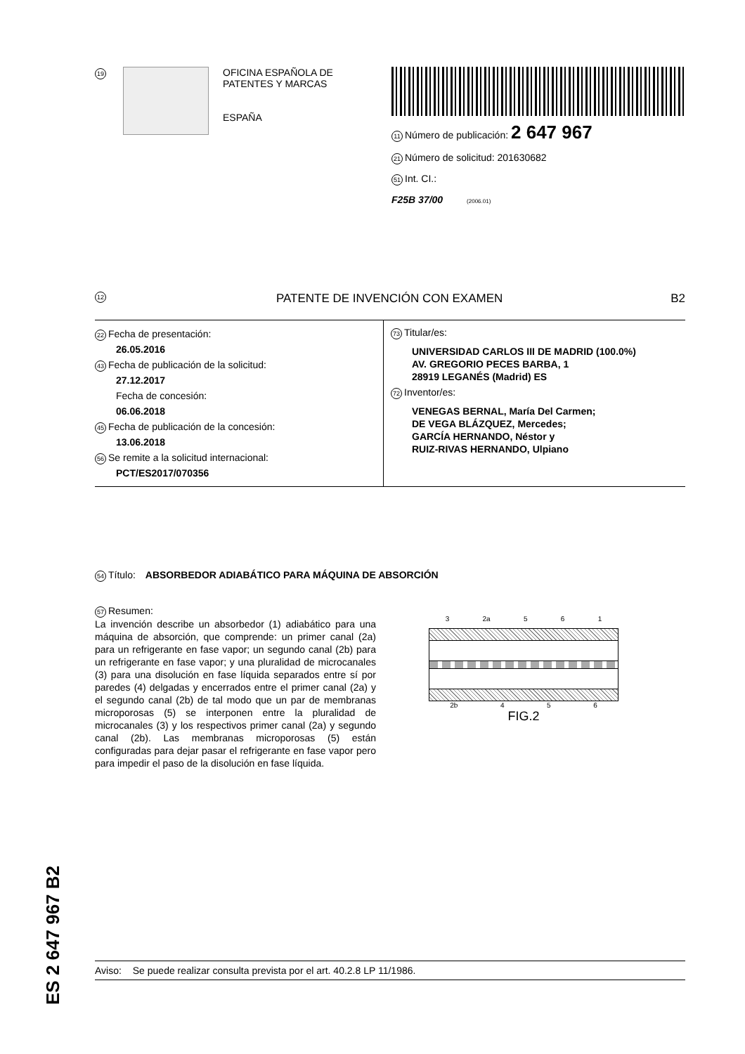19
OFICINA ESPAÑOLA DE
PATENTES Y MARCAS
ESPAÑA
11 Número de publicación: 2 647 967
21 Número de solicitud: 201630682
51 Int. CI.:
F25B 37/00 (2006.01)
12 PATENTE DE INVENCIÓN CON EXAMEN B2
22 Fecha de presentación:
26.05.2016
43 Fecha de publicación de la solicitud:
27.12.2017
Fecha de concesión:
06.06.2018
45 Fecha de publicación de la concesión:
13.06.2018
56 Se remite a la solicitud internacional:
PCT/ES2017/070356
73 Titular/es:
UNIVERSIDAD CARLOS III DE MADRID (100.0%)
AV. GREGORIO PECES BARBA, 1
28919 LEGANÉS (Madrid) ES
72 Inventor/es:
VENEGAS BERNAL, María Del Carmen;
DE VEGA BLÁZQUEZ, Mercedes;
GARCÍA HERNANDO, Néstor y
RUIZ-RIVAS HERNANDO, Ulpiano
54 Título: ABSORBEDOR ADIABÁTICO PARA MÁQUINA DE ABSORCIÓN
57 Resumen:
La invención describe un absorbedor (1) adiabático para una máquina de absorción, que comprende: un primer canal (2a) para un refrigerante en fase vapor; un segundo canal (2b) para un refrigerante en fase vapor; y una pluralidad de microcanales (3) para una disolución en fase líquida separados entre sí por paredes (4) delgadas y encerrados entre el primer canal (2a) y el segundo canal (2b) de tal modo que un par de membranas microporosas (5) se interponen entre la pluralidad de microcanales (3) y los respectivos primer canal (2a) y segundo canal (2b). Las membranas microporosas (5) están configuradas para dejar pasar el refrigerante en fase vapor pero para impedir el paso de la disolución en fase líquida.
3 2a 5 6 1
2b 4 5 6
FIG.2
ES 2 647 967 B2
Aviso: Se puede realizar consulta prevista por el art. 40.2.8 LP 11/1986.